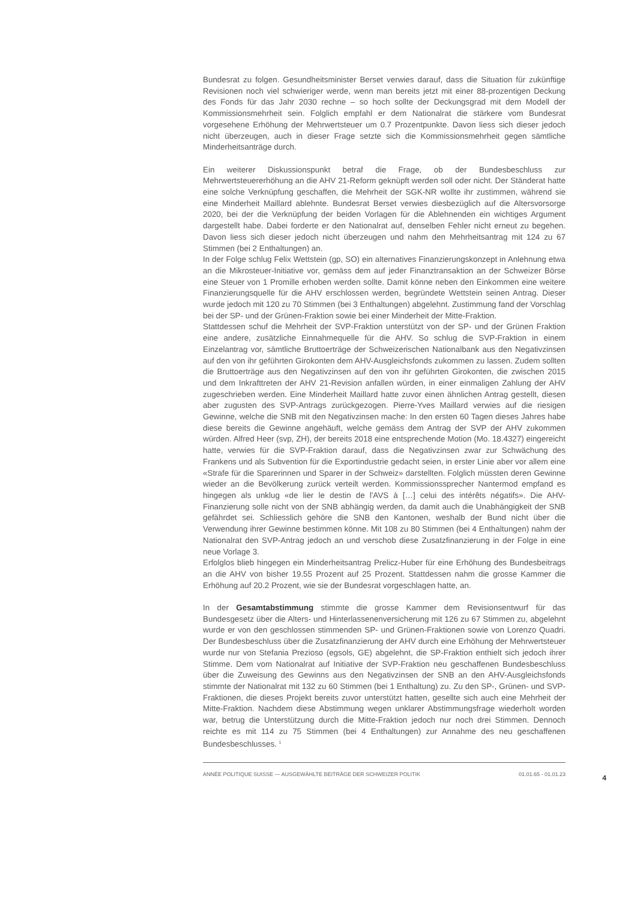Bundesrat zu folgen. Gesundheitsminister Berset verwies darauf, dass die Situation für zukünftige Revisionen noch viel schwieriger werde, wenn man bereits jetzt mit einer 88-prozentigen Deckung des Fonds für das Jahr 2030 rechne – so hoch sollte der Deckungsgrad mit dem Modell der Kommissionsmehrheit sein. Folglich empfahl er dem Nationalrat die stärkere vom Bundesrat vorgesehene Erhöhung der Mehrwertsteuer um 0.7 Prozentpunkte. Davon liess sich dieser jedoch nicht überzeugen, auch in dieser Frage setzte sich die Kommissionsmehrheit gegen sämtliche Minderheitsanträge durch.
Ein weiterer Diskussionspunkt betraf die Frage, ob der Bundesbeschluss zur Mehrwertsteuererhöhung an die AHV 21-Reform geknüpft werden soll oder nicht. Der Ständerat hatte eine solche Verknüpfung geschaffen, die Mehrheit der SGK-NR wollte ihr zustimmen, während sie eine Minderheit Maillard ablehnte. Bundesrat Berset verwies diesbezüglich auf die Altersvorsorge 2020, bei der die Verknüpfung der beiden Vorlagen für die Ablehnenden ein wichtiges Argument dargestellt habe. Dabei forderte er den Nationalrat auf, denselben Fehler nicht erneut zu begehen. Davon liess sich dieser jedoch nicht überzeugen und nahm den Mehrheitsantrag mit 124 zu 67 Stimmen (bei 2 Enthaltungen) an.
In der Folge schlug Felix Wettstein (gp, SO) ein alternatives Finanzierungskonzept in Anlehnung etwa an die Mikrosteuer-Initiative vor, gemäss dem auf jeder Finanztransaktion an der Schweizer Börse eine Steuer von 1 Promille erhoben werden sollte. Damit könne neben den Einkommen eine weitere Finanzierungsquelle für die AHV erschlossen werden, begründete Wettstein seinen Antrag. Dieser wurde jedoch mit 120 zu 70 Stimmen (bei 3 Enthaltungen) abgelehnt. Zustimmung fand der Vorschlag bei der SP- und der Grünen-Fraktion sowie bei einer Minderheit der Mitte-Fraktion.
Stattdessen schuf die Mehrheit der SVP-Fraktion unterstützt von der SP- und der Grünen Fraktion eine andere, zusätzliche Einnahmequelle für die AHV. So schlug die SVP-Fraktion in einem Einzelantrag vor, sämtliche Bruttoerträge der Schweizerischen Nationalbank aus den Negativzinsen auf den von ihr geführten Girokonten dem AHV-Ausgleichsfonds zukommen zu lassen. Zudem sollten die Bruttoerträge aus den Negativzinsen auf den von ihr geführten Girokonten, die zwischen 2015 und dem Inkrafttreten der AHV 21-Revision anfallen würden, in einer einmaligen Zahlung der AHV zugeschrieben werden. Eine Minderheit Maillard hatte zuvor einen ähnlichen Antrag gestellt, diesen aber zugusten des SVP-Antrags zurückgezogen. Pierre-Yves Maillard verwies auf die riesigen Gewinne, welche die SNB mit den Negativzinsen mache: In den ersten 60 Tagen dieses Jahres habe diese bereits die Gewinne angehäuft, welche gemäss dem Antrag der SVP der AHV zukommen würden. Alfred Heer (svp, ZH), der bereits 2018 eine entsprechende Motion (Mo. 18.4327) eingereicht hatte, verwies für die SVP-Fraktion darauf, dass die Negativzinsen zwar zur Schwächung des Frankens und als Subvention für die Exportindustrie gedacht seien, in erster Linie aber vor allem eine «Strafe für die Sparerinnen und Sparer in der Schweiz» darstellten. Folglich müssten deren Gewinne wieder an die Bevölkerung zurück verteilt werden. Kommissionssprecher Nantermod empfand es hingegen als unklug «de lier le destin de l'AVS à […] celui des intérêts négatifs». Die AHV-Finanzierung solle nicht von der SNB abhängig werden, da damit auch die Unabhängigkeit der SNB gefährdet sei. Schliesslich gehöre die SNB den Kantonen, weshalb der Bund nicht über die Verwendung ihrer Gewinne bestimmen könne. Mit 108 zu 80 Stimmen (bei 4 Enthaltungen) nahm der Nationalrat den SVP-Antrag jedoch an und verschob diese Zusatzfinanzierung in der Folge in eine neue Vorlage 3.
Erfolglos blieb hingegen ein Minderheitsantrag Prelicz-Huber für eine Erhöhung des Bundesbeitrags an die AHV von bisher 19.55 Prozent auf 25 Prozent. Stattdessen nahm die grosse Kammer die Erhöhung auf 20.2 Prozent, wie sie der Bundesrat vorgeschlagen hatte, an.
In der Gesamtabstimmung stimmte die grosse Kammer dem Revisionsentwurf für das Bundesgesetz über die Alters- und Hinterlassenenversicherung mit 126 zu 67 Stimmen zu, abgelehnt wurde er von den geschlossen stimmenden SP- und Grünen-Fraktionen sowie von Lorenzo Quadri. Der Bundesbeschluss über die Zusatzfinanzierung der AHV durch eine Erhöhung der Mehrwertsteuer wurde nur von Stefania Prezioso (egsols, GE) abgelehnt, die SP-Fraktion enthielt sich jedoch ihrer Stimme. Dem vom Nationalrat auf Initiative der SVP-Fraktion neu geschaffenen Bundesbeschluss über die Zuweisung des Gewinns aus den Negativzinsen der SNB an den AHV-Ausgleichsfonds stimmte der Nationalrat mit 132 zu 60 Stimmen (bei 1 Enthaltung) zu. Zu den SP-, Grünen- und SVP-Fraktionen, die dieses Projekt bereits zuvor unterstützt hatten, gesellte sich auch eine Mehrheit der Mitte-Fraktion. Nachdem diese Abstimmung wegen unklarer Abstimmungsfrage wiederholt worden war, betrug die Unterstützung durch die Mitte-Fraktion jedoch nur noch drei Stimmen. Dennoch reichte es mit 114 zu 75 Stimmen (bei 4 Enthaltungen) zur Annahme des neu geschaffenen Bundesbeschlusses. <sup>1</sup>
ANNÉE POLITIQUE SUISSE — AUSGEWÄHLTE BEITRÄGE DER SCHWEIZER POLITIK 01.01.65 - 01.01.23
4